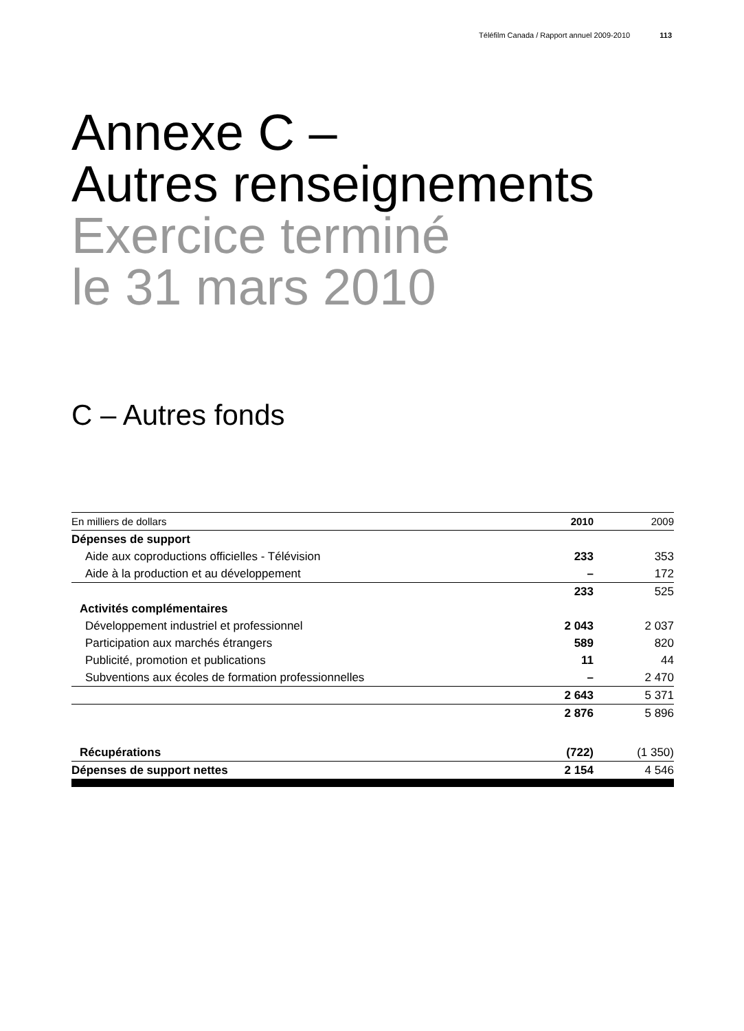Téléfilm Canada / Rapport annuel 2009-2010 113
Annexe C –
Autres renseignements
Exercice terminé
le 31 mars 2010
C – Autres fonds
| En milliers de dollars | 2010 | 2009 |
| --- | --- | --- |
| Dépenses de support | | |
| Aide aux coproductions officielles - Télévision | 233 | 353 |
| Aide à la production et au développement | – | 172 |
| | 233 | 525 |
| Activités complémentaires | | |
| Développement industriel et professionnel | 2 043 | 2 037 |
| Participation aux marchés étrangers | 589 | 820 |
| Publicité, promotion et publications | 11 | 44 |
| Subventions aux écoles de formation professionnelles | – | 2 470 |
| | 2 643 | 5 371 |
| | 2 876 | 5 896 |
| Récupérations | (722) | (1 350) |
| Dépenses de support nettes | 2 154 | 4 546 |